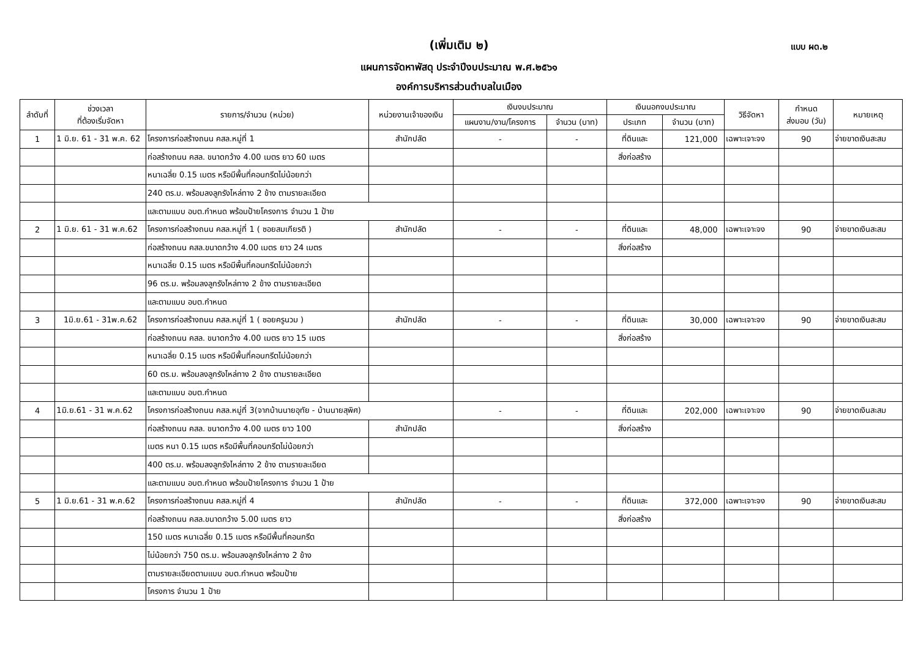(เพิ่มเติม ๒) แบบ ผด.๒
แผนการจัดหาพัสดุ ประจำปีงบประมาณ พ.ศ.๒๕๖๑
องค์การบริหารส่วนตำบลในเมือง
| ลำดับที่ | ช่วงเวลา ที่ต้องเริ่มจัดหา | รายการ/จำนวน (หน่วย) | หน่วยงานเจ้าของเงิน | เงินงบประมาณ | | เงินนอกงบประมาณ | | วิธีจัดหา | กำหนด ส่งมอบ (วัน) | หมายเหตุ |
| --- | --- | --- | --- | --- | --- | --- | --- | --- | --- | --- |
| | | | | แผนงาน/งาน/โครงการ | จำนวน (บาท) | ประเภท | จำนวน (บาท) | | | |
| 1 | 1 มิ.ย. 61 - 31 พ.ค. 62 | โครงการก่อสร้างถนน คสล.หมู่ที่ 1 | สำนักปลัด | - | - | ที่ดินและ | 121,000 | เฉพาะเจาะจง | 90 | จ่ายขาดเงินสะสม |
| | | ก่อสร้างถนน คสล. ขนาดกว้าง 4.00 เมตร ยาว 60 เมตร | | | | สิ่งก่อสร้าง | | | | |
| | | หนาเฉลี่ย 0.15 เมตร หรือมีพื้นที่คอนกรีตไม่น้อยกว่า | | | | | | | | |
| | | 240 ตร.ม. พร้อมลงลูกรังไหล่ทาง 2 ข้าง ตามรายละเอียด | | | | | | | | |
| | | และตามแบบ อบต.กำหนด พร้อมป้ายโครงการ จำนวน 1 ป้าย | | | | | | | | |
| 2 | 1 มิ.ย. 61 - 31 พ.ค.62 | โครงการก่อสร้างถนน คสล.หมู่ที่ 1 ( ซอยสมเกียรติ ) | สำนักปลัด | - | - | ที่ดินและ | 48,000 | เฉพาะเจาะจง | 90 | จ่ายขาดเงินสะสม |
| | | ก่อสร้างถนน คสล.ขนาดกว้าง 4.00 เมตร ยาว 24 เมตร | | | | สิ่งก่อสร้าง | | | | |
| | | หนาเฉลี่ย 0.15 เมตร หรือมีพื้นที่คอนกรีตไม่น้อยกว่า | | | | | | | | |
| | | 96 ตร.ม. พร้อมลงลูกรังไหล่ทาง 2 ข้าง ตามรายละเอียด | | | | | | | | |
| | | และตามแบบ อบต.กำหนด | | | | | | | | |
| 3 | 1มิ.ย.61 - 31พ.ค.62 | โครงการก่อสร้างถนน คสล.หมู่ที่ 1 ( ซอยครูนวม ) | สำนักปลัด | - | - | ที่ดินและ | 30,000 | เฉพาะเจาะจง | 90 | จ่ายขาดเงินสะสม |
| | | ก่อสร้างถนน คสล. ขนาดกว้าง 4.00 เมตร ยาว 15 เมตร | | | | สิ่งก่อสร้าง | | | | |
| | | หนาเฉลี่ย 0.15 เมตร หรือมีพื้นที่คอนกรีตไม่น้อยกว่า | | | | | | | | |
| | | 60 ตร.ม. พร้อมลงลูกรังไหล่ทาง 2 ข้าง ตามรายละเอียด | | | | | | | | |
| | | และตามแบบ อบต.กำหนด | | | | | | | | |
| 4 | 1มิ.ย.61 - 31 พ.ค.62 | โครงการก่อสร้างถนน คสล.หมู่ที่ 3(จากบ้านนายอุทัย - บ้านนายสุพิศ) | | - | - | ที่ดินและ | 202,000 | เฉพาะเจาะจง | 90 | จ่ายขาดเงินสะสม |
| | | ก่อสร้างถนน คสล. ขนาดกว้าง 4.00 เมตร ยาว 100 | สำนักปลัด | | | สิ่งก่อสร้าง | | | | |
| | | เมตร หนา 0.15 เมตร หรือมีพื้นที่คอนกรีตไม่น้อยกว่า | | | | | | | | |
| | | 400 ตร.ม. พร้อมลงลูกรังไหล่ทาง 2 ข้าง ตามรายละเอียด | | | | | | | | |
| | | และตามแบบ อบต.กำหนด พร้อมป้ายโครงการ จำนวน 1 ป้าย | | | | | | | | |
| 5 | 1 มิ.ย.61 - 31 พ.ค.62 | โครงการก่อสร้างถนน คสล.หมู่ที่ 4 | สำนักปลัด | - | - | ที่ดินและ | 372,000 | เฉพาะเจาะจง | 90 | จ่ายขาดเงินสะสม |
| | | ก่อสร้างถนน คสล.ขนาดกว้าง 5.00 เมตร ยาว | | | | สิ่งก่อสร้าง | | | | |
| | | 150 เมตร หนาเฉลี่ย 0.15 เมตร หรือมีพื้นที่คอนกรีต | | | | | | | | |
| | | ไม่น้อยกว่า 750 ตร.ม. พร้อมลงลูกรังไหล่ทาง 2 ข้าง | | | | | | | | |
| | | ตามรายละเอียดตามแบบ อบต.กำหนด พร้อมป้าย | | | | | | | | |
| | | โครงการ จำนวน 1 ป้าย | | | | | | | | |